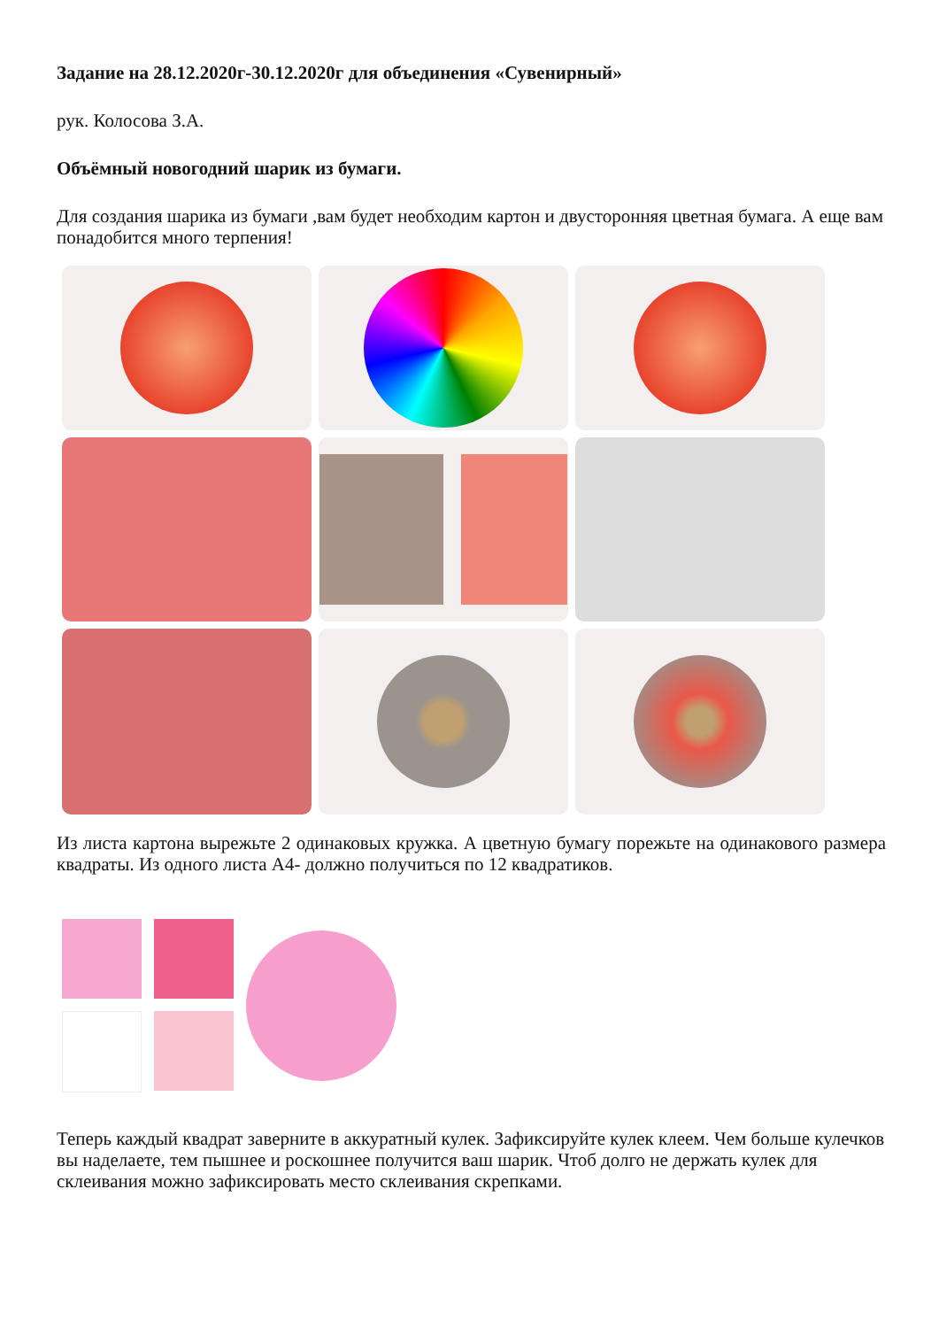Задание на 28.12.2020г-30.12.2020г для объединения «Сувенирный»
рук. Колосова З.А.
Объёмный новогодний шарик из бумаги.
Для создания шарика из бумаги ,вам будет необходим картон и двусторонняя цветная бумага. А еще вам понадобится много терпения!
Из листа картона вырежьте 2 одинаковых кружка. А цветную бумагу порежьте на одинакового размера квадраты. Из одного листа А4- должно получиться по 12 квадратиков.
Теперь каждый квадрат заверните в аккуратный кулек. Зафиксируйте кулек клеем. Чем больше кулечков вы наделаете, тем пышнее и роскошнее получится ваш шарик. Чтоб долго не держать кулек для склеивания можно зафиксировать место склеивания скрепками.